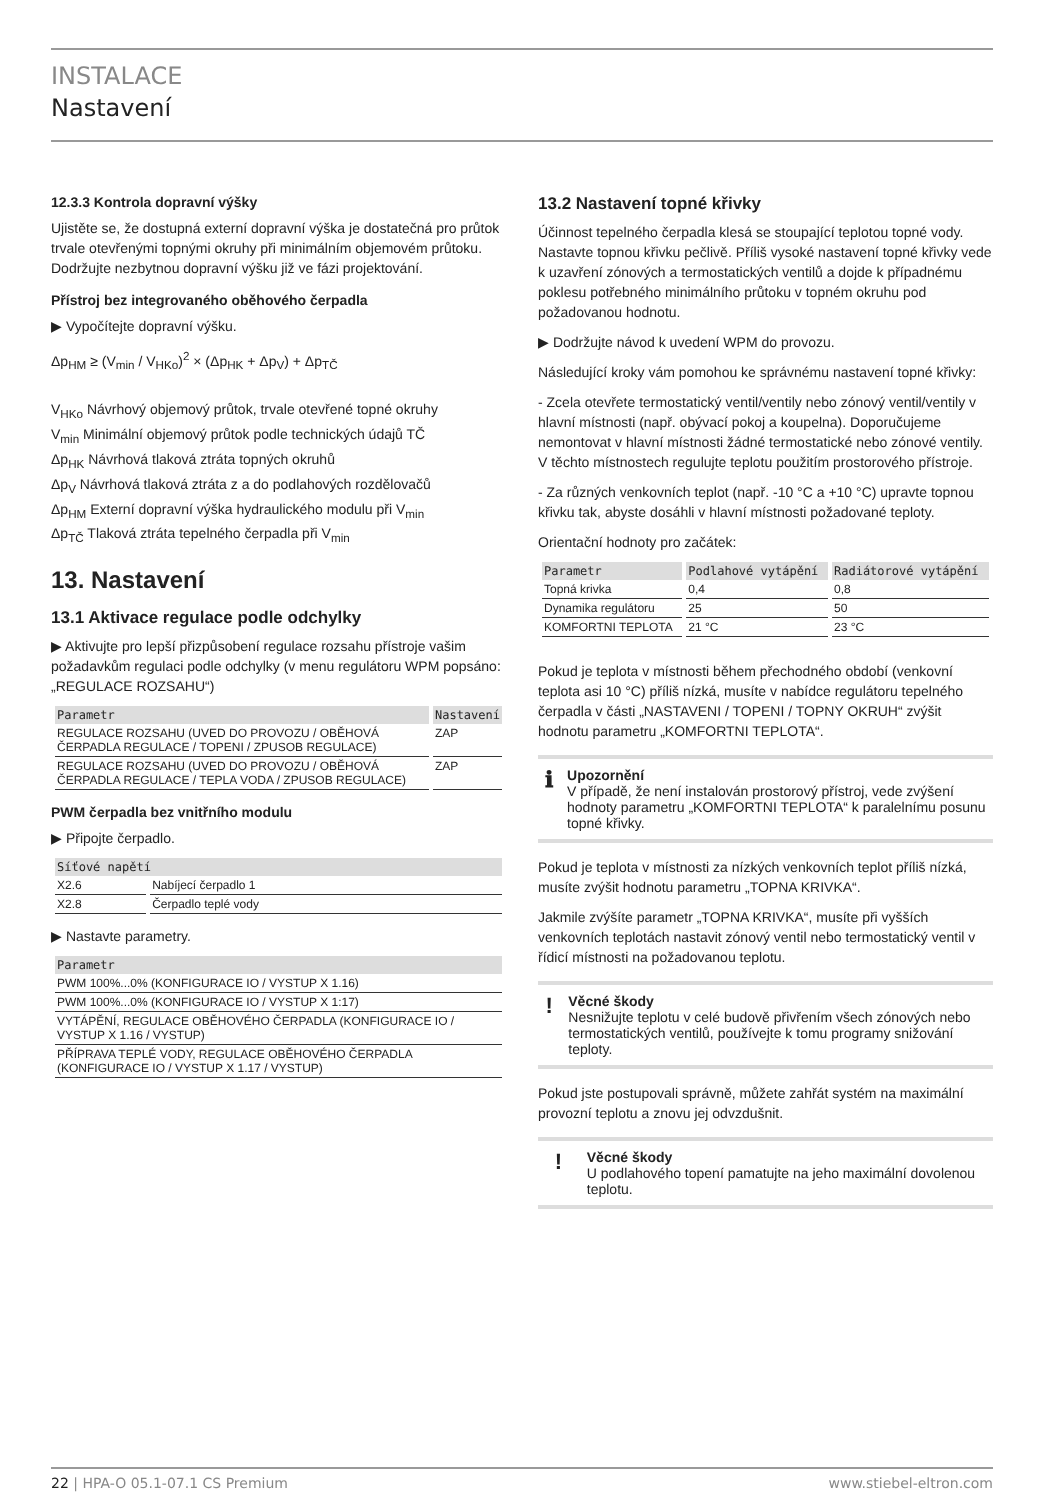INSTALACE
Nastavení
12.3.3 Kontrola dopravní výšky
Ujistěte se, že dostupná externí dopravní výška je dostatečná pro průtok trvale otevřenými topnými okruhy při minimálním objemovém průtoku. Dodržujte nezbytnou dopravní výšku již ve fázi projektování.
Přístroj bez integrovaného oběhového čerpadla
▶ Vypočítejte dopravní výšku.
Δp<sub>HM</sub> ≥ (V<sub>min</sub> / V<sub>HKo</sub>)<sup>2</sup> × (Δp<sub>HK</sub> + Δp<sub>V</sub>) + Δp<sub>TČ</sub>
V<sub>HKo</sub> Návrhový objemový průtok, trvale otevřené topné okruhy
V<sub>min</sub> Minimální objemový průtok podle technických údajů TČ
Δp<sub>HK</sub> Návrhová tlaková ztráta topných okruhů
Δp<sub>V</sub> Návrhová tlaková ztráta z a do podlahových rozdělovačů
Δp<sub>HM</sub> Externí dopravní výška hydraulického modulu při V<sub>min</sub>
Δp<sub>TČ</sub> Tlaková ztráta tepelného čerpadla při V<sub>min</sub>
13. Nastavení
13.1 Aktivace regulace podle odchylky
▶ Aktivujte pro lepší přizpůsobení regulace rozsahu přístroje vašim požadavkům regulaci podle odchylky (v menu regulátoru WPM popsáno:„REGULACE ROZSAHU“)
| Parametr | Nastavení |
| --- | --- |
| REGULACE ROZSAHU (UVED DO PROVOZU / OBĚHOVÁ ČERPADLA REGULACE / TOPENI / ZPUSOB REGULACE) | ZAP |
| REGULACE ROZSAHU (UVED DO PROVOZU / OBĚHOVÁ ČERPADLA REGULACE / TEPLA VODA / ZPUSOB REGULACE) | ZAP |
PWM čerpadla bez vnitřního modulu
▶ Připojte čerpadlo.
| Síťové napětí | |
| --- | --- |
| X2.6 | Nabíjecí čerpadlo 1 |
| X2.8 | Čerpadlo teplé vody |
▶ Nastavte parametry.
| Parametr |
| --- |
| PWM 100%...0% (KONFIGURACE IO / VYSTUP X 1.16) |
| PWM 100%...0% (KONFIGURACE IO / VYSTUP X 1:17) |
| VYTÁPĚNÍ, REGULACE OBĚHOVÉHO ČERPADLA (KONFIGURACE IO / VYSTUP X 1.16 / VYSTUP) |
| PŘÍPRAVA TEPLÉ VODY, REGULACE OBĚHOVÉHO ČERPADLA (KONFIGURACE IO / VYSTUP X 1.17 / VYSTUP) |
13.2 Nastavení topné křivky
Účinnost tepelného čerpadla klesá se stoupající teplotou topné vody. Nastavte topnou křivku pečlivě. Příliš vysoké nastavení topné křivky vede k uzavření zónových a termostatických ventilů a dojde k případnému poklesu potřebného minimálního průtoku v topném okruhu pod požadovanou hodnotu.
▶ Dodržujte návod k uvedení WPM do provozu.
Následující kroky vám pomohou ke správnému nastavení topné křivky:
- Zcela otevřete termostatický ventil/ventily nebo zónový ventil/ventily v hlavní místnosti (např. obývací pokoj a koupelna). Doporučujeme nemontovat v hlavní místnosti žádné termostatické nebo zónové ventily. V těchto místnostech regulujte teplotu použitím prostorového přístroje.
- Za různých venkovních teplot (např. -10 °C a +10 °C) upravte topnou křivku tak, abyste dosáhli v hlavní místnosti požadované teploty.
Orientační hodnoty pro začátek:
| Parametr | Podlahové vytápění | Radiátorové vytápění |
| --- | --- | --- |
| Topná krivka | 0,4 | 0,8 |
| Dynamika regulátoru | 25 | 50 |
| KOMFORTNI TEPLOTA | 21 °C | 23 °C |
Pokud je teplota v místnosti během přechodného období (venkovní teplota asi 10 °C) příliš nízká, musíte v nabídce regulátoru tepelného čerpadla v části „NASTAVENI / TOPENI / TOPNY OKRUH“ zvýšit hodnotu parametru „KOMFORTNI TEPLOTA“.
ℹ
Upozornění
V případě, že není instalován prostorový přístroj, vede zvýšení hodnoty parametru „KOMFORTNI TEPLOTA“ k paralelnímu posunu topné křivky.
Pokud je teplota v místnosti za nízkých venkovních teplot příliš nízká, musíte zvýšit hodnotu parametru „TOPNA KRIVKA“.
Jakmile zvýšíte parametr „TOPNA KRIVKA“, musíte při vyšších venkovních teplotách nastavit zónový ventil nebo termostatický ventil v řídicí místnosti na požadovanou teplotu.
!
Věcné škody
Nesnižujte teplotu v celé budově přivřením všech zónových nebo termostatických ventilů, používejte k tomu programy snižování teploty.
Pokud jste postupovali správně, můžete zahřát systém na maximální provozní teplotu a znovu jej odvzdušnit.
!
Věcné škody
U podlahového topení pamatujte na jeho maximální dovolenou teplotu.
22 | HPA-O 05.1-07.1 CS Premium www.stiebel-eltron.com